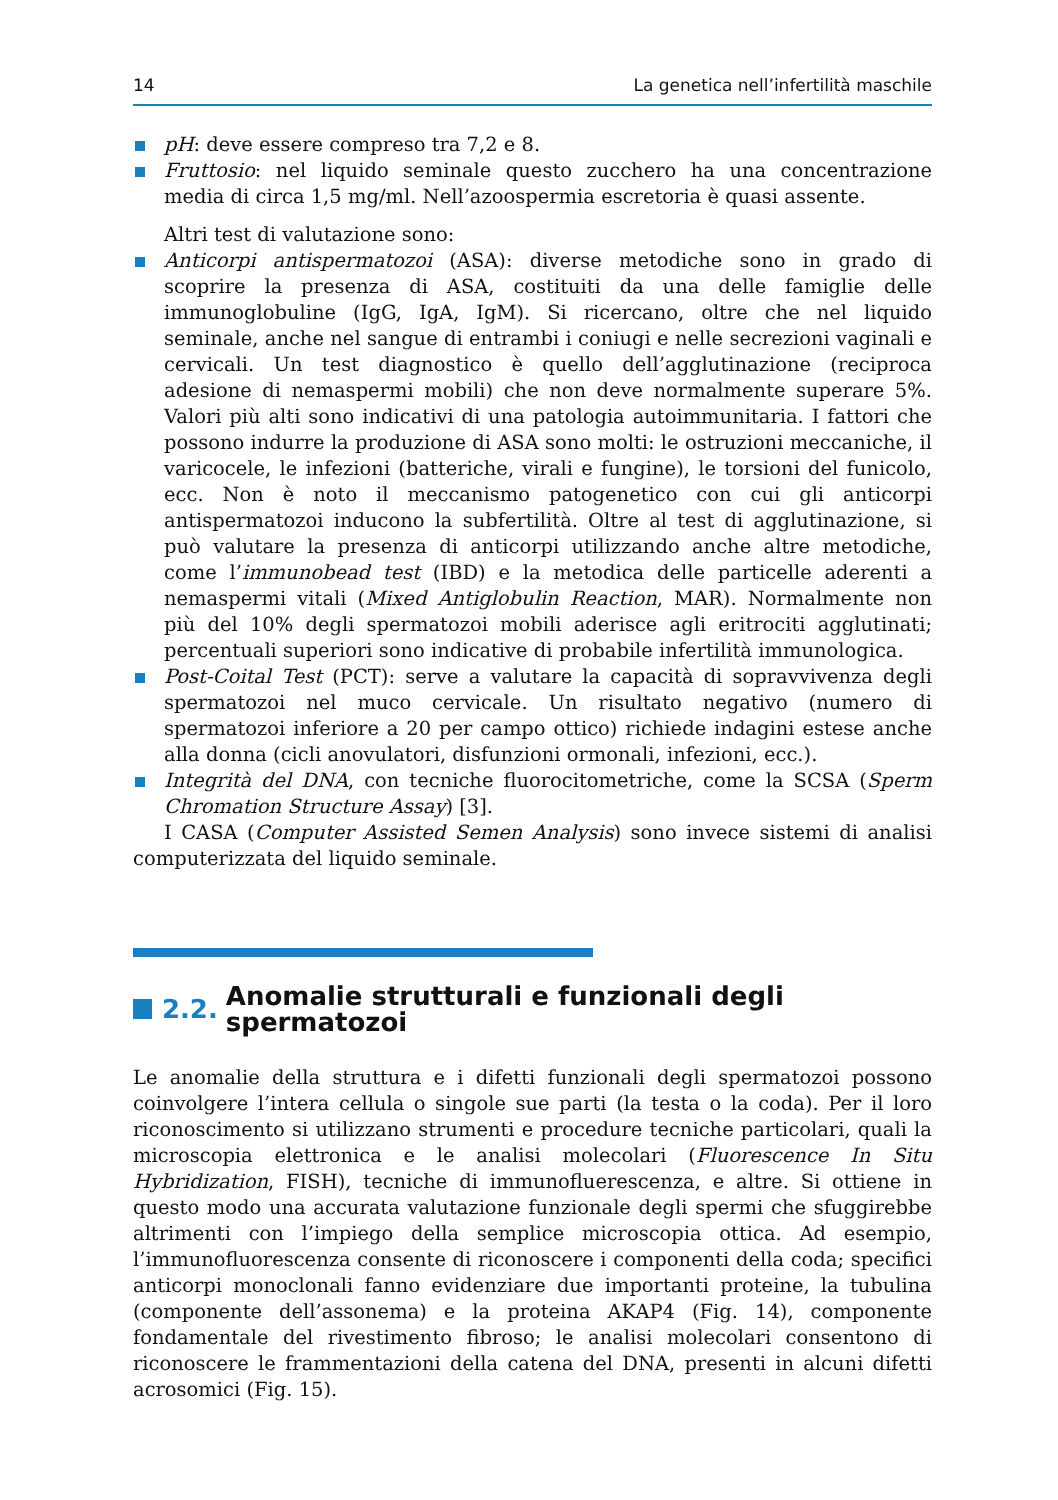14 La genetica nell’infertilità maschile
pH: deve essere compreso tra 7,2 e 8.
Fruttosio: nel liquido seminale questo zucchero ha una concentrazione media di circa 1,5 mg/ml. Nell’azoospermia escretoria è quasi assente.
Altri test di valutazione sono:
Anticorpi antispermatozoi (ASA): diverse metodiche sono in grado di scoprire la presenza di ASA, costituiti da una delle famiglie delle immunoglobuline (IgG, IgA, IgM). Si ricercano, oltre che nel liquido seminale, anche nel sangue di entrambi i coniugi e nelle secrezioni vaginali e cervicali. Un test diagnostico è quello dell’agglutinazione (reciproca adesione di nemaspermi mobili) che non deve normalmente superare 5%. Valori più alti sono indicativi di una patologia autoimmunitaria. I fattori che possono indurre la produzione di ASA sono molti: le ostruzioni meccaniche, il varicocele, le infezioni (batteriche, virali e fungine), le torsioni del funicolo, ecc. Non è noto il meccanismo patogenetico con cui gli anticorpi antispermatozoi inducono la subfertilità. Oltre al test di agglutinazione, si può valutare la presenza di anticorpi utilizzando anche altre metodiche, come l’immunobead test (IBD) e la metodica delle particelle aderenti a nemaspermi vitali (Mixed Antiglobulin Reaction, MAR). Normalmente non più del 10% degli spermatozoi mobili aderisce agli eritrociti agglutinati; percentuali superiori sono indicative di probabile infertilità immunologica.
Post-Coital Test (PCT): serve a valutare la capacità di sopravvivenza degli spermatozoi nel muco cervicale. Un risultato negativo (numero di spermatozoi inferiore a 20 per campo ottico) richiede indagini estese anche alla donna (cicli anovulatori, disfunzioni ormonali, infezioni, ecc.).
Integrità del DNA, con tecniche fluorocitometriche, come la SCSA (Sperm Chromation Structure Assay) [3].
I CASA (Computer Assisted Semen Analysis) sono invece sistemi di analisi computerizzata del liquido seminale.
2.2. Anomalie strutturali e funzionali degli spermatozoi
Le anomalie della struttura e i difetti funzionali degli spermatozoi possono coinvolgere l’intera cellula o singole sue parti (la testa o la coda). Per il loro riconoscimento si utilizzano strumenti e procedure tecniche particolari, quali la microscopia elettronica e le analisi molecolari (Fluorescence In Situ Hybridization, FISH), tecniche di immunofluerescenza, e altre. Si ottiene in questo modo una accurata valutazione funzionale degli spermi che sfuggirebbe altrimenti con l’impiego della semplice microscopia ottica. Ad esempio, l’immunofluorescenza consente di riconoscere i componenti della coda; specifici anticorpi monoclonali fanno evidenziare due importanti proteine, la tubulina (componente dell’assonema) e la proteina AKAP4 (Fig. 14), componente fondamentale del rivestimento fibroso; le analisi molecolari consentono di riconoscere le frammentazioni della catena del DNA, presenti in alcuni difetti acrosomici (Fig. 15).